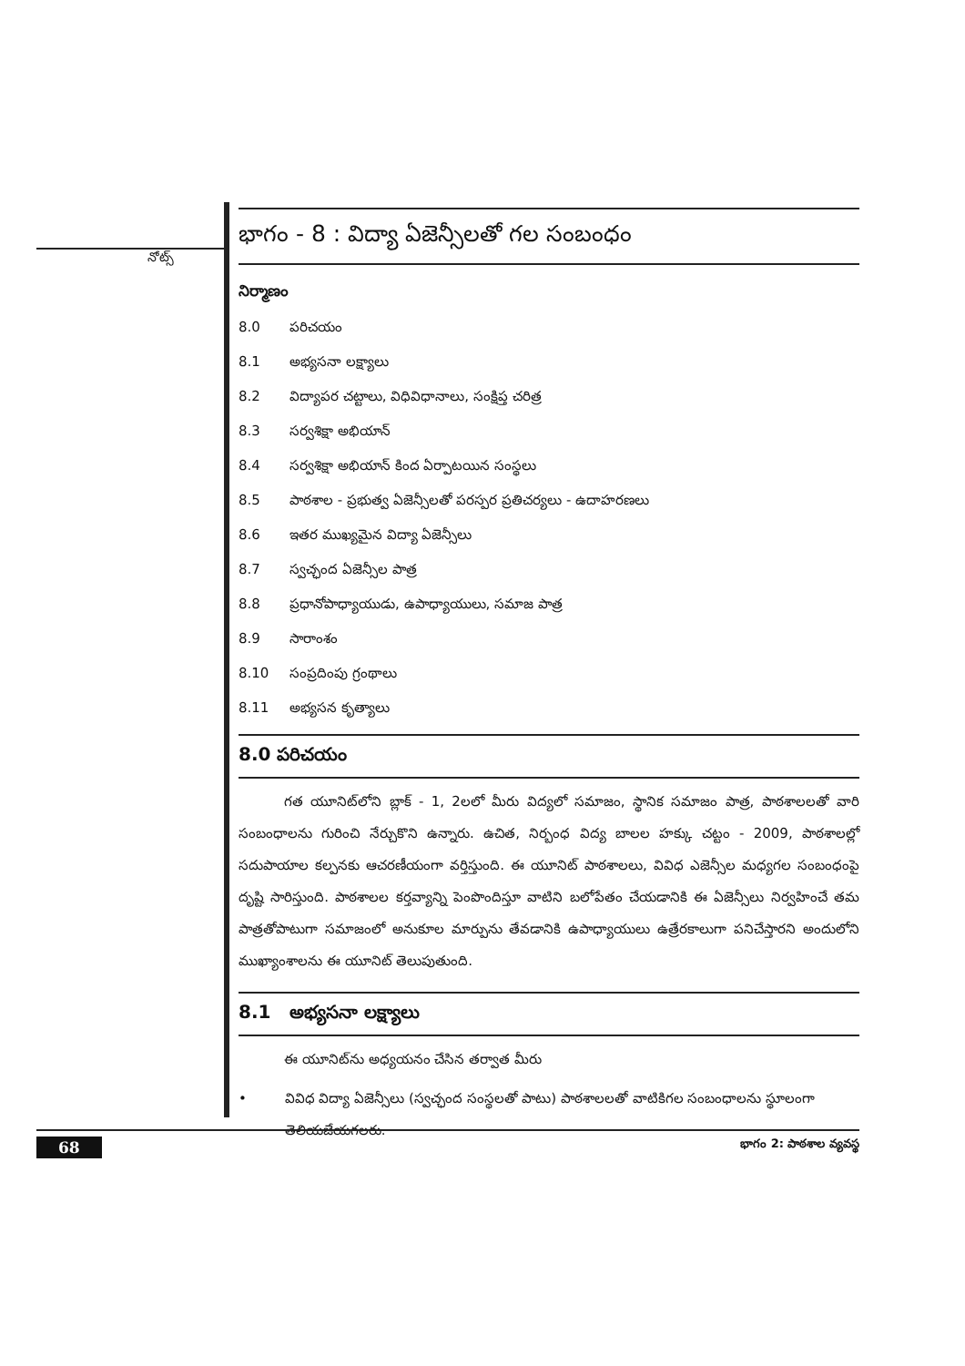నోట్స్
భాగం - 8 : విద్యా ఏజెన్సీలతో గల సంబంధం
నిర్మాణం
8.0 పరిచయం
8.1 అభ్యసనా లక్ష్యాలు
8.2 విద్యాపర చట్టాలు, విధివిధానాలు, సంక్షిప్త చరిత్ర
8.3 సర్వశిక్షా అభియాన్
8.4 సర్వశిక్షా అభియాన్ కింద ఏర్పాటయిన సంస్థలు
8.5 పాఠశాల - ప్రభుత్వ ఏజెన్సీలతో పరస్పర ప్రతిచర్యలు - ఉదాహరణలు
8.6 ఇతర ముఖ్యమైన విద్యా ఏజెన్సీలు
8.7 స్వచ్ఛంద ఏజెన్సీల పాత్ర
8.8 ప్రధానోపాధ్యాయుడు, ఉపాధ్యాయులు, సమాజ పాత్ర
8.9 సారాంశం
8.10 సంప్రదింపు గ్రంథాలు
8.11 అభ్యసన కృత్యాలు
8.0 పరిచయం
గత యూనిట్‌లోని బ్లాక్ - 1, 2లలో మీరు విద్యలో సమాజం, స్థానిక సమాజం పాత్ర, పాఠశాలలతో వారి సంబంధాలను గురించి నేర్చుకొని ఉన్నారు. ఉచిత, నిర్బంధ విద్య బాలల హక్కు చట్టం - 2009, పాఠశాలల్లో సదుపాయాల కల్పనకు ఆచరణీయంగా వర్తిస్తుంది. ఈ యూనిట్ పాఠశాలలు, వివిధ ఎజెన్సీల మధ్యగల సంబంధంపై దృష్టి సారిస్తుంది. పాఠశాలల కర్తవ్యాన్ని పెంపొందిస్తూ వాటిని బలోపేతం చేయడానికి ఈ ఏజెన్సీలు నిర్వహించే తమ పాత్రతోపాటుగా సమాజంలో అనుకూల మార్పును తేవడానికి ఉపాధ్యాయులు ఉత్రేరకాలుగా పనిచేస్తారని అందులోని ముఖ్యాంశాలను ఈ యూనిట్ తెలుపుతుంది.
8.1 అభ్యసనా లక్ష్యాలు
ఈ యూనిట్‌ను అధ్యయనం చేసిన తర్వాత మీరు
• వివిధ విద్యా ఏజెన్సీలు (స్వచ్ఛంద సంస్థలతో పాటు) పాఠశాలలతో వాటికిగల సంబంధాలను స్థూలంగా తెలియజేయగలరు.
68 భాగం 2: పాఠశాల వ్యవస్థ